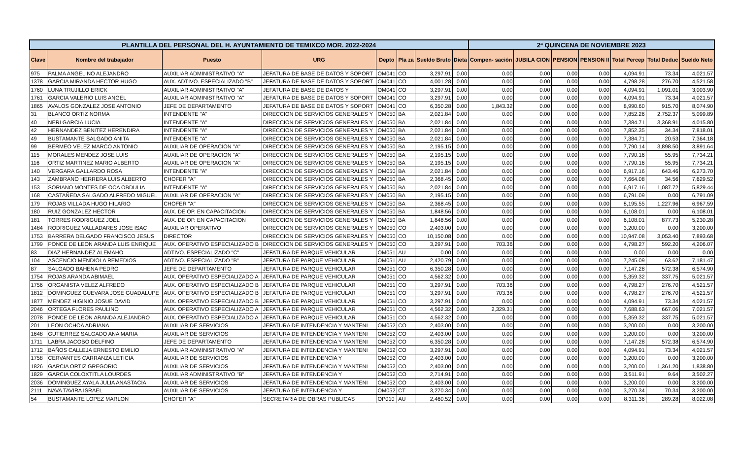| PLANTILLA DEL PERSONAL DEL H. AYUNTAMIENTO DE TEMIXCO MOR. 2022-2024 | | | | | | | | 2ª QUINCENA DE NOVIEMBRE 2023 | | | | | | |
| --- | --- | --- | --- | --- | --- | --- | --- | --- | --- | --- | --- | --- | --- | --- |
| Clave | Nombre del trabajador | Puesto | URG | Depto | Pla za | Sueldo Bruto | Dieta | Compen- sación | JUBILA CION | PENSION | PENSION II | Total Percep | Total Deduc | Sueldo Neto |
| 975 | PALMA ANGELINO ALEJANDRO | AUXILIAR ADMINISTRATIVO "A" | JEFATURA DE BASE DE DATOS Y SOPORT | OM041 | CO | 3,297.91 | 0.00 | 0.00 | 0.00 | 0.00 | 0.00 | 4,094.91 | 73.34 | 4,021.57 |
| 1378 | GARCIA MIRANDA HECTOR HUGO | AUX. ADTIVO. ESPECIALIZADO "B" | JEFATURA DE BASE DE DATOS Y SOPORT | OM041 | CO | 4,001.28 | 0.00 | 0.00 | 0.00 | 0.00 | 0.00 | 4,798.28 | 276.70 | 4,521.58 |
| 1760 | LUNA TRUJILLO ERICK | AUXILIAR ADMINISTRATIVO "A" | JEFATURA DE BASE DE DATOS Y | OM041 | CO | 3,297.91 | 0.00 | 0.00 | 0.00 | 0.00 | 0.00 | 4,094.91 | 1,091.01 | 3,003.90 |
| 1761 | GARCIA VALERIO LUIS ANGEL | AUXILIAR ADMINISTRATIVO "A" | JEFATURA DE BASE DE DATOS Y SOPORT | OM041 | CO | 3,297.91 | 0.00 | 0.00 | 0.00 | 0.00 | 0.00 | 4,094.91 | 73.34 | 4,021.57 |
| 1865 | AVALOS GONZALEZ JOSE ANTONIO | JEFE DE DEPARTAMENTO | JEFATURA DE BASE DE DATOS Y SOPORT | OM041 | CO | 6,350.28 | 0.00 | 1,843.32 | 0.00 | 0.00 | 0.00 | 8,990.60 | 915.70 | 8,074.90 |
| 31 | BLANCO ORTIZ NORMA | INTENDENTE "A" | DIRECCION DE SERVICIOS GENERALES Y | OM050 | BA | 2,021.84 | 0.00 | 0.00 | 0.00 | 0.00 | 0.00 | 7,852.26 | 2,752.37 | 5,099.89 |
| 40 | NERI GARCIA LUCIA | INTENDENTE "A" | DIRECCION DE SERVICIOS GENERALES Y | OM050 | BA | 2,021.84 | 0.00 | 0.00 | 0.00 | 0.00 | 0.00 | 7,384.71 | 3,368.91 | 4,015.80 |
| 42 | HERNANDEZ BENITEZ HERENDIRA | INTENDENTE "A" | DIRECCION DE SERVICIOS GENERALES Y | OM050 | BA | 2,021.84 | 0.00 | 0.00 | 0.00 | 0.00 | 0.00 | 7,852.35 | 34.34 | 7,818.01 |
| 49 | BUSTAMANTE SALGADO ANITA | INTENDENTE "A" | DIRECCION DE SERVICIOS GENERALES Y | OM050 | BA | 2,021.84 | 0.00 | 0.00 | 0.00 | 0.00 | 0.00 | 7,384.71 | 20.53 | 7,364.18 |
| 99 | BERMEO VELEZ MARCO ANTONIO | AUXILIAR DE OPERACION "A" | DIRECCION DE SERVICIOS GENERALES Y | OM050 | BA | 2,195.15 | 0.00 | 0.00 | 0.00 | 0.00 | 0.00 | 7,790.14 | 3,898.50 | 3,891.64 |
| 115 | MORALES MENDEZ JOSE LUIS | AUXILIAR DE OPERACION "A" | DIRECCION DE SERVICIOS GENERALES Y | OM050 | BA | 2,195.15 | 0.00 | 0.00 | 0.00 | 0.00 | 0.00 | 7,790.16 | 55.95 | 7,734.21 |
| 116 | ORTIZ MARTINEZ MARIO ALBERTO | AUXILIAR DE OPERACION "A" | DIRECCION DE SERVICIOS GENERALES Y | OM050 | BA | 2,195.15 | 0.00 | 0.00 | 0.00 | 0.00 | 0.00 | 7,790.16 | 55.95 | 7,734.21 |
| 140 | VERGARA GALLARDO ROSA | INTENDENTE "A" | DIRECCION DE SERVICIOS GENERALES Y | OM050 | BA | 2,021.84 | 0.00 | 0.00 | 0.00 | 0.00 | 0.00 | 6,917.16 | 643.46 | 6,273.70 |
| 143 | ZAMBRANO HERRERA LUIS ALBERTO | CHOFER "A" | DIRECCION DE SERVICIOS GENERALES Y | OM050 | BA | 2,368.45 | 0.00 | 0.00 | 0.00 | 0.00 | 0.00 | 7,664.08 | 34.56 | 7,629.52 |
| 153 | SORIANO MONTES DE OCA OBDULIA | INTENDENTE "A" | DIRECCION DE SERVICIOS GENERALES Y | OM050 | BA | 2,021.84 | 0.00 | 0.00 | 0.00 | 0.00 | 0.00 | 6,917.16 | 1,087.72 | 5,829.44 |
| 168 | CASTAÑEDA SALGADO ALFREDO MIGUEL | AUXILIAR DE OPERACION "A" | DIRECCION DE SERVICIOS GENERALES Y | OM050 | BA | 2,195.15 | 0.00 | 0.00 | 0.00 | 0.00 | 0.00 | 6,791.09 | 0.00 | 6,791.09 |
| 179 | ROJAS VILLADA HUGO HILARIO | CHOFER "A" | DIRECCION DE SERVICIOS GENERALES Y | OM050 | BA | 2,368.45 | 0.00 | 0.00 | 0.00 | 0.00 | 0.00 | 8,195.55 | 1,227.96 | 6,967.59 |
| 180 | RUIZ GONZALEZ HECTOR | AUX. DE OP. EN CAPACITACION | DIRECCION DE SERVICIOS GENERALES Y | OM050 | BA | 1,848.56 | 0.00 | 0.00 | 0.00 | 0.00 | 0.00 | 6,108.01 | 0.00 | 6,108.01 |
| 181 | TORRES RODRIGUEZ JOEL | AUX. DE OP. EN CAPACITACION | DIRECCION DE SERVICIOS GENERALES Y | OM050 | BA | 1,848.56 | 0.00 | 0.00 | 0.00 | 0.00 | 0.00 | 6,108.01 | 877.73 | 5,230.28 |
| 1484 | RODRIGUEZ VALLADARES JOSE ISAC | AUXILIAR OPERATIVO | DIRECCION DE SERVICIOS GENERALES Y | OM050 | CO | 2,403.00 | 0.00 | 0.00 | 0.00 | 0.00 | 0.00 | 3,200.00 | 0.00 | 3,200.00 |
| 1753 | BARRERA DELGADO FRANCISCO JESUS | DIRECTOR | DIRECCION DE SERVICIOS GENERALES Y | OM050 | CO | 10,150.08 | 0.00 | 0.00 | 0.00 | 0.00 | 0.00 | 10,947.08 | 3,053.40 | 7,893.68 |
| 1799 | PONCE DE LEON ARANDA LUIS ENRIQUE | AUX. OPERATIVO ESPECIALIZADO B | DIRECCION DE SERVICIOS GENERALES Y | OM050 | CO | 3,297.91 | 0.00 | 703.36 | 0.00 | 0.00 | 0.00 | 4,798.27 | 592.20 | 4,206.07 |
| 83 | DIAZ HERNANDEZ ALEMAHO | ADTIVO. ESPECIALIZADO "C" | JEFATURA DE PARQUE VEHICULAR | OM051 | AU | 0.00 | 0.00 | 0.00 | 0.00 | 0.00 | 0.00 | 0.00 | 0.00 | 0.00 |
| 104 | ASCENCIO MENDIOLA REMEDIOS | ADTIVO. ESPECIALIZADO "B" | JEFATURA DE PARQUE VEHICULAR | OM051 | AU | 2,420.79 | 0.00 | 0.00 | 0.00 | 0.00 | 0.00 | 7,245.09 | 63.62 | 7,181.47 |
| 87 | SALGADO BAHENA PEDRO | JEFE DE DEPARTAMENTO | JEFATURA DE PARQUE VEHICULAR | OM051 | CO | 6,350.28 | 0.00 | 0.00 | 0.00 | 0.00 | 0.00 | 7,147.28 | 572.38 | 6,574.90 |
| 1754 | ROJAS ARANDA ABIMAEL | AUX. OPERATIVO ESPECIALIZADO A | JEFATURA DE PARQUE VEHICULAR | OM051 | CO | 4,562.32 | 0.00 | 0.00 | 0.00 | 0.00 | 0.00 | 5,359.32 | 337.75 | 5,021.57 |
| 1756 | ORGANISTA VELEZ ALFREDO | AUX. OPERATIVO ESPECIALIZADO B | JEFATURA DE PARQUE VEHICULAR | OM051 | CO | 3,297.91 | 0.00 | 703.36 | 0.00 | 0.00 | 0.00 | 4,798.27 | 276.70 | 4,521.57 |
| 1812 | DOMINGUEZ GUEVARA JOSE GUADALUPE | AUX. OPERATIVO ESPECIALIZADO B | JEFATURA DE PARQUE VEHICULAR | OM051 | CO | 3,297.91 | 0.00 | 703.36 | 0.00 | 0.00 | 0.00 | 4,798.27 | 276.70 | 4,521.57 |
| 1877 | MENDEZ HIGINIO JOSUE DAVID | AUX. OPERATIVO ESPECIALIZADO B | JEFATURA DE PARQUE VEHICULAR | OM051 | CO | 3,297.91 | 0.00 | 0.00 | 0.00 | 0.00 | 0.00 | 4,094.91 | 73.34 | 4,021.57 |
| 2046 | ORTEGA FLORES PAULINO | AUX. OPERATIVO ESPECIALIZADO A | JEFATURA DE PARQUE VEHICULAR | OM051 | CO | 4,562.32 | 0.00 | 2,329.31 | 0.00 | 0.00 | 0.00 | 7,688.63 | 667.06 | 7,021.57 |
| 2078 | PONCE DE LEON ARANDA ALEJANDRO | AUX. OPERATIVO ESPECIALIZADO A | JEFATURA DE PARQUE VEHICULAR | OM051 | CO | 4,562.32 | 0.00 | 0.00 | 0.00 | 0.00 | 0.00 | 5,359.32 | 337.75 | 5,021.57 |
| 201 | LEON OCHOA ADRIANA | AUXILIAR DE SERVICIOS | JEFATURA DE INTENDENCIA Y MANTENI | OM052 | CO | 2,403.00 | 0.00 | 0.00 | 0.00 | 0.00 | 0.00 | 3,200.00 | 0.00 | 3,200.00 |
| 1648 | GUTIERREZ SALGADO ANA MARIA | AUXILIAR DE SERVICIOS | JEFATURA DE INTENDENCIA Y MANTENI | OM052 | CO | 2,403.00 | 0.00 | 0.00 | 0.00 | 0.00 | 0.00 | 3,200.00 | 0.00 | 3,200.00 |
| 1711 | LABRA JACOBO DELFINO | JEFE DE DEPARTAMENTO | JEFATURA DE INTENDENCIA Y MANTENI | OM052 | CO | 6,350.28 | 0.00 | 0.00 | 0.00 | 0.00 | 0.00 | 7,147.28 | 572.38 | 6,574.90 |
| 1712 | BAÑOS CALLEJA ERNESTO EMILIO | AUXILIAR ADMINISTRATIVO "A" | JEFATURA DE INTENDENCIA Y MANTENI | OM052 | CO | 3,297.91 | 0.00 | 0.00 | 0.00 | 0.00 | 0.00 | 4,094.91 | 73.34 | 4,021.57 |
| 1758 | CERVANTES CARRANZA LETICIA | AUXILIAR DE SERVICIOS | JEFATURA DE INTENDENCIA Y | OM052 | CO | 2,403.00 | 0.00 | 0.00 | 0.00 | 0.00 | 0.00 | 3,200.00 | 0.00 | 3,200.00 |
| 1826 | GARCIA ORTIZ GREGORIO | AUXILIAR DE SERVICIOS | JEFATURA DE INTENDENCIA Y MANTENI | OM052 | CO | 2,403.00 | 0.00 | 0.00 | 0.00 | 0.00 | 0.00 | 3,200.00 | 1,361.20 | 1,838.80 |
| 1829 | GARCIA COLOXTITLA LOURDES | AUXILIAR ADMINISTRATIVO "B" | JEFATURA DE INTENDENCIA Y | OM052 | CO | 2,714.91 | 0.00 | 0.00 | 0.00 | 0.00 | 0.00 | 3,511.91 | 9.64 | 3,502.27 |
| 2036 | DOMINGUEZ AYALA JULIA ANASTACIA | AUXILIAR DE SERVICIOS | JEFATURA DE INTENDENCIA Y MANTENI | OM052 | CO | 2,403.00 | 0.00 | 0.00 | 0.00 | 0.00 | 0.00 | 3,200.00 | 0.00 | 3,200.00 |
| 2111 | NAVA TAVIRA ISRAEL | AUXILIAR DE SERVICIOS | JEFATURA DE INTENDENCIA Y | OM052 | CT | 3,270.34 | 0.00 | 0.00 | 0.00 | 0.00 | 0.00 | 3,270.34 | 70.34 | 3,200.00 |
| 54 | BUSTAMANTE LOPEZ MARLON | CHOFER "A" | SECRETARIA DE OBRAS PUBLICAS | OP010 | AU | 2,460.52 | 0.00 | 0.00 | 0.00 | 0.00 | 0.00 | 8,311.36 | 289.28 | 8,022.08 |